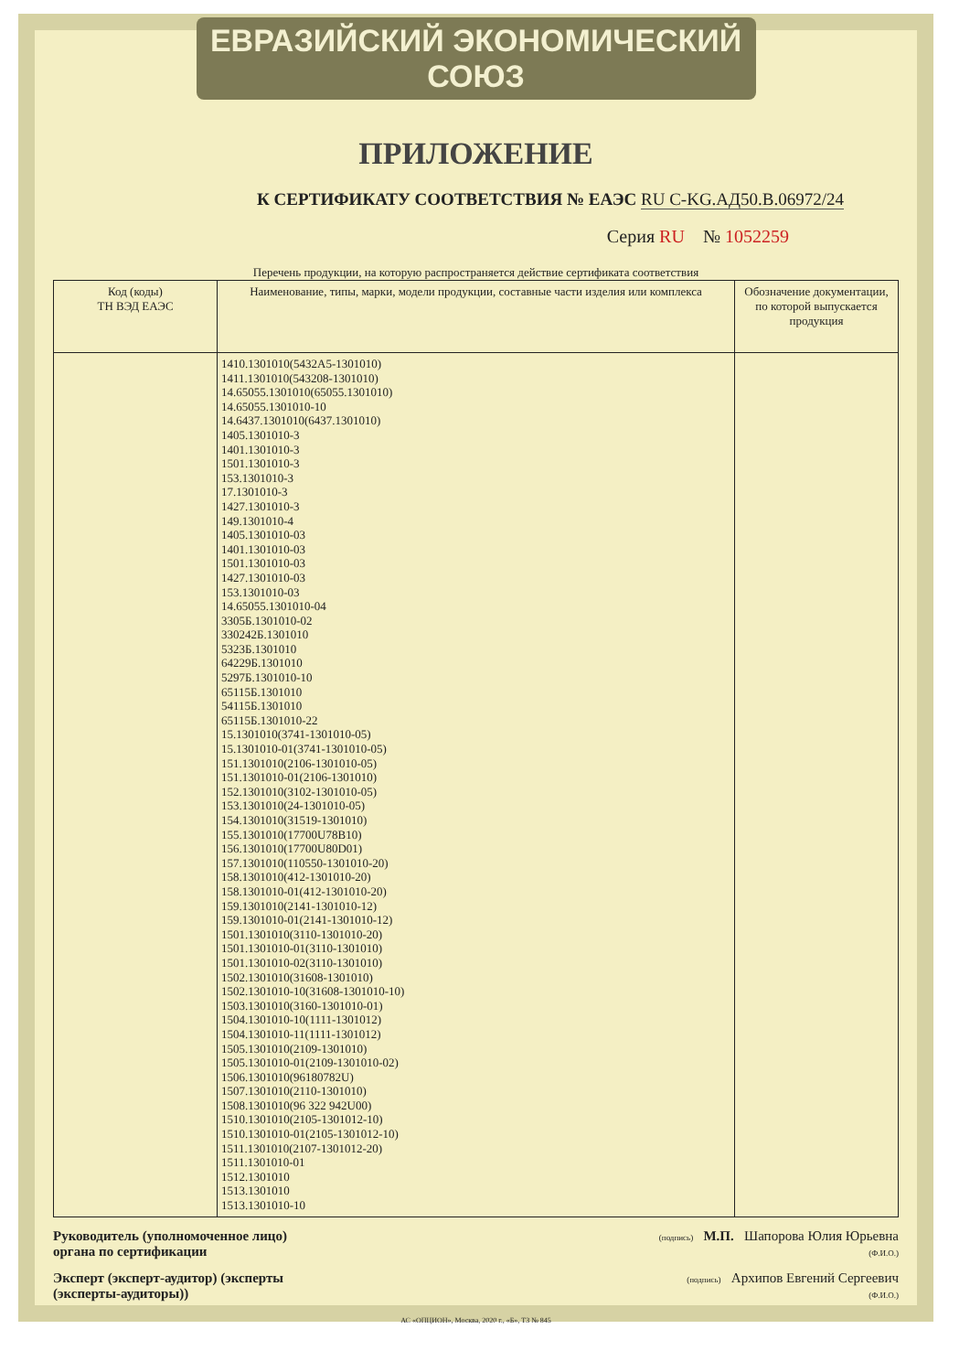ЕВРАЗИЙСКИЙ ЭКОНОМИЧЕСКИЙ СОЮЗ
ПРИЛОЖЕНИЕ
К СЕРТИФИКАТУ СООТВЕТСТВИЯ № ЕАЭС RU C-KG.АД50.В.06972/24
Серия RU № 1052259
Перечень продукции, на которую распространяется действие сертификата соответствия
| Код (коды) ТН ВЭД ЕАЭС | Наименование, типы, марки, модели продукции, составные части изделия или комплекса | Обозначение документации, по которой выпускается продукция |
| --- | --- | --- |
| | 1410.1301010(5432А5-1301010) 1411.1301010(543208-1301010) 14.65055.1301010(65055.1301010) 14.65055.1301010-10 14.6437.1301010(6437.1301010) 1405.1301010-3 1401.1301010-3 1501.1301010-3 153.1301010-3 17.1301010-3 1427.1301010-3 149.1301010-4 1405.1301010-03 1401.1301010-03 1501.1301010-03 1427.1301010-03 153.1301010-03 14.65055.1301010-04 3305Б.1301010-02 330242Б.1301010 5323Б.1301010 64229Б.1301010 5297Б.1301010-10 65115Б.1301010 54115Б.1301010 65115Б.1301010-22 15.1301010(3741-1301010-05) 15.1301010-01(3741-1301010-05) 151.1301010(2106-1301010-05) 151.1301010-01(2106-1301010) 152.1301010(3102-1301010-05) 153.1301010(24-1301010-05) 154.1301010(31519-1301010) 155.1301010(17700U78B10) 156.1301010(17700U80D01) 157.1301010(110550-1301010-20) 158.1301010(412-1301010-20) 158.1301010-01(412-1301010-20) 159.1301010(2141-1301010-12) 159.1301010-01(2141-1301010-12) 1501.1301010(3110-1301010-20) 1501.1301010-01(3110-1301010) 1501.1301010-02(3110-1301010) 1502.1301010(31608-1301010) 1502.1301010-10(31608-1301010-10) 1503.1301010(3160-1301010-01) 1504.1301010-10(1111-1301012) 1504.1301010-11(1111-1301012) 1505.1301010(2109-1301010) 1505.1301010-01(2109-1301010-02) 1506.1301010(96180782U) 1507.1301010(2110-1301010) 1508.1301010(96 322 942U00) 1510.1301010(2105-1301012-10) 1510.1301010-01(2105-1301012-10) 1511.1301010(2107-1301012-20) 1511.1301010-01 1512.1301010 1513.1301010 1513.1301010-10 | |
Руководитель (уполномоченное лицо) органа по сертификации
(подпись) М.П. Шапорова Юлия Юрьевна
(Ф.И.О.)
Эксперт (эксперт-аудитор) (эксперты (эксперты-аудиторы))
(подпись) Архипов Евгений Сергеевич
(Ф.И.О.)
АС «ОПЦИОН», Москва, 2020 г., «Б», ТЗ № 845